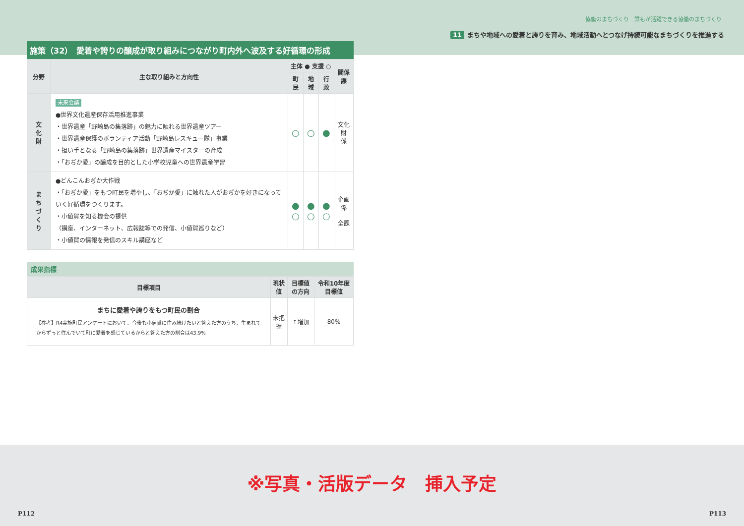協働のまちづくり　誰もが活躍できる協働のまちづくり
11 まちや地域への愛着と誇りを育み、地域活動へとつなげ持続可能なまちづくりを推進する
施策（32）　愛着や誇りの醸成が取り組みにつながり町内外へ波及する好循環の形成
| 分野 | 主な取り組みと方向性 | 主体 ● 支援 ○ | | | 関係課 |
| --- | --- | --- | --- | --- | --- |
| | | 町民 | 地域 | 行政 | |
| 文 化 財 | 未来会議 ●世界文化遺産保存活用推進事業 ・世界遺産「野崎島の集落跡」の魅力に触れる世界遺産ツアー ・世界遺産保護のボランティア活動「野崎島レスキュー隊」事業 ・担い手となる「野崎島の集落跡」世界遺産マイスターの育成 ・「おぢか愛」の醸成を目的とした小学校児童への世界遺産学習 | ○ | ○ | ● | 文化財 係 |
| ま ち づ く り | ●どんこんおぢか大作戦 ・「おぢか愛」をもつ町民を増やし、「おぢか愛」に触れた人がおぢかを好きになっていく好循環をつくります。 ・小値賀を知る機会の提供 （講座、インターネット、広報誌等での発信、小値賀巡りなど） ・小値賀の情報を発信のスキル講座など | ● ○ | ● ○ | ● ○ | 企画係 全課 |
成果指標
| 目標項目 | 現状値 | 目標値の方向 | 令和10年度 目標値 |
| --- | --- | --- | --- |
| まちに愛着や誇りをもつ町民の割合 【参考】R4実施町民アンケートにおいて、今後も小値賀に住み続けたいと答えた方のうち、生まれてからずっと住んでいて町に愛着を感じているからと答えた方の割合は43.9% | 未把握 | ↑増加 | 80% |
※写真・活版データ　挿入予定
P112 P113